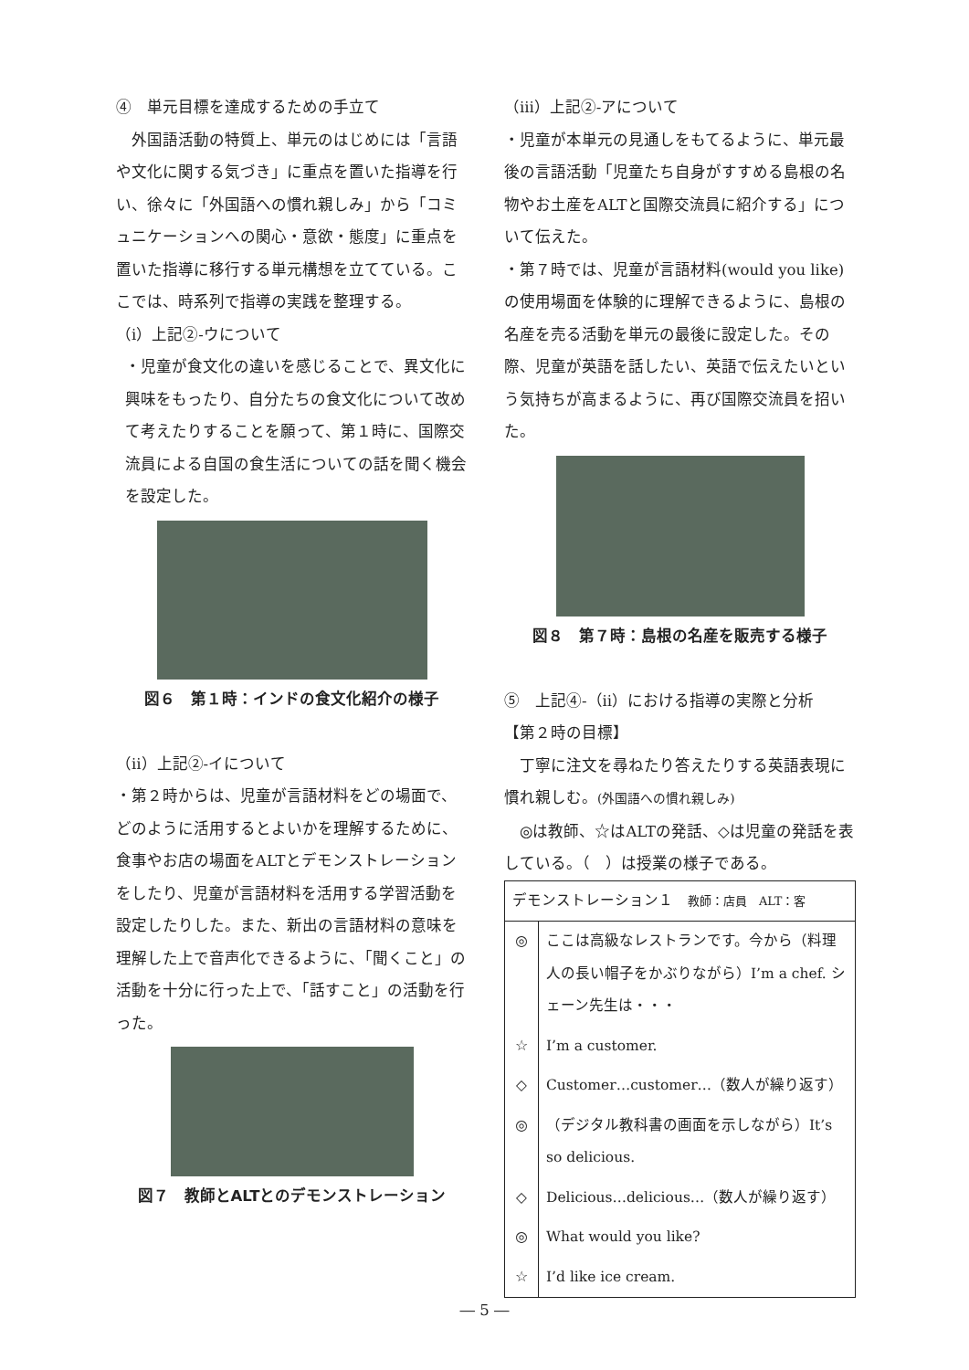④　単元目標を達成するための手立て
　外国語活動の特質上、単元のはじめには「言語や文化に関する気づき」に重点を置いた指導を行い、徐々に「外国語への慣れ親しみ」から「コミュニケーションへの関心・意欲・態度」に重点を置いた指導に移行する単元構想を立てている。ここでは、時系列で指導の実践を整理する。
（ⅰ）上記②-ウについて
・児童が食文化の違いを感じることで、異文化に興味をもったり、自分たちの食文化について改めて考えたりすることを願って、第１時に、国際交流員による自国の食生活についての話を聞く機会を設定した。
図６　第１時：インドの食文化紹介の様子
（ⅱ）上記②-イについて
・第２時からは、児童が言語材料をどの場面で、どのように活用するとよいかを理解するために、食事やお店の場面をALTとデモンストレーションをしたり、児童が言語材料を活用する学習活動を設定したりした。また、新出の言語材料の意味を理解した上で音声化できるように、「聞くこと」の活動を十分に行った上で、「話すこと」の活動を行った。
図７　教師とALTとのデモンストレーション
（ⅲ）上記②-アについて
・児童が本単元の見通しをもてるように、単元最後の言語活動「児童たち自身がすすめる島根の名物やお土産をALTと国際交流員に紹介する」について伝えた。
・第７時では、児童が言語材料(would you like)の使用場面を体験的に理解できるように、島根の名産を売る活動を単元の最後に設定した。その際、児童が英語を話したい、英語で伝えたいという気持ちが高まるように、再び国際交流員を招いた。
図８　第７時：島根の名産を販売する様子
⑤　上記④-（ⅱ）における指導の実際と分析
【第２時の目標】
　丁寧に注文を尋ねたり答えたりする英語表現に慣れ親しむ。(外国語への慣れ親しみ)
　◎は教師、☆はALTの発話、◇は児童の発話を表している。（　）は授業の様子である。
| デモンストレーション１ 教師：店員 ALT：客 | |
| ◎ | ここは高級なレストランです。今から（料理人の長い帽子をかぶりながら）I’m a chef. シェーン先生は・・・ |
| ☆ | I’m a customer. |
| ◇ | Customer…customer…（数人が繰り返す） |
| ◎ | （デジタル教科書の画面を示しながら）It’s so delicious. |
| ◇ | Delicious…delicious…（数人が繰り返す） |
| ◎ | What would you like? |
| ☆ | I’d like ice cream. |
― 5 ―